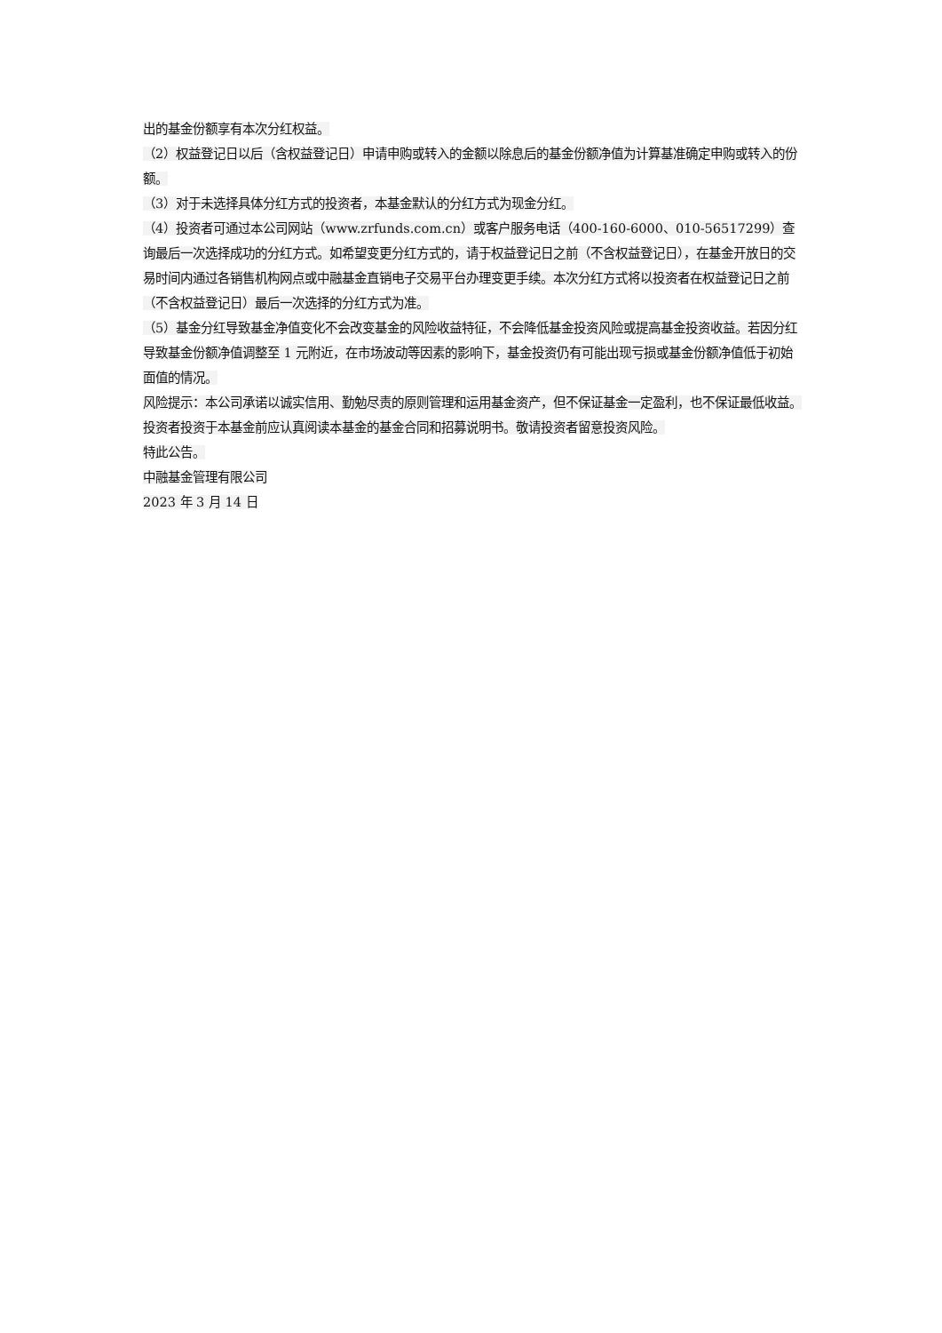出的基金份额享有本次分红权益。
（2）权益登记日以后（含权益登记日）申请申购或转入的金额以除息后的基金份额净值为计算基准确定申购或转入的份额。
（3）对于未选择具体分红方式的投资者，本基金默认的分红方式为现金分红。
（4）投资者可通过本公司网站（www.zrfunds.com.cn）或客户服务电话（400-160-6000、010-56517299）查询最后一次选择成功的分红方式。如希望变更分红方式的，请于权益登记日之前（不含权益登记日），在基金开放日的交易时间内通过各销售机构网点或中融基金直销电子交易平台办理变更手续。本次分红方式将以投资者在权益登记日之前（不含权益登记日）最后一次选择的分红方式为准。
（5）基金分红导致基金净值变化不会改变基金的风险收益特征，不会降低基金投资风险或提高基金投资收益。若因分红导致基金份额净值调整至 1 元附近，在市场波动等因素的影响下，基金投资仍有可能出现亏损或基金份额净值低于初始面值的情况。
风险提示：本公司承诺以诚实信用、勤勉尽责的原则管理和运用基金资产，但不保证基金一定盈利，也不保证最低收益。投资者投资于本基金前应认真阅读本基金的基金合同和招募说明书。敬请投资者留意投资风险。
特此公告。
中融基金管理有限公司
2023 年 3 月 14 日